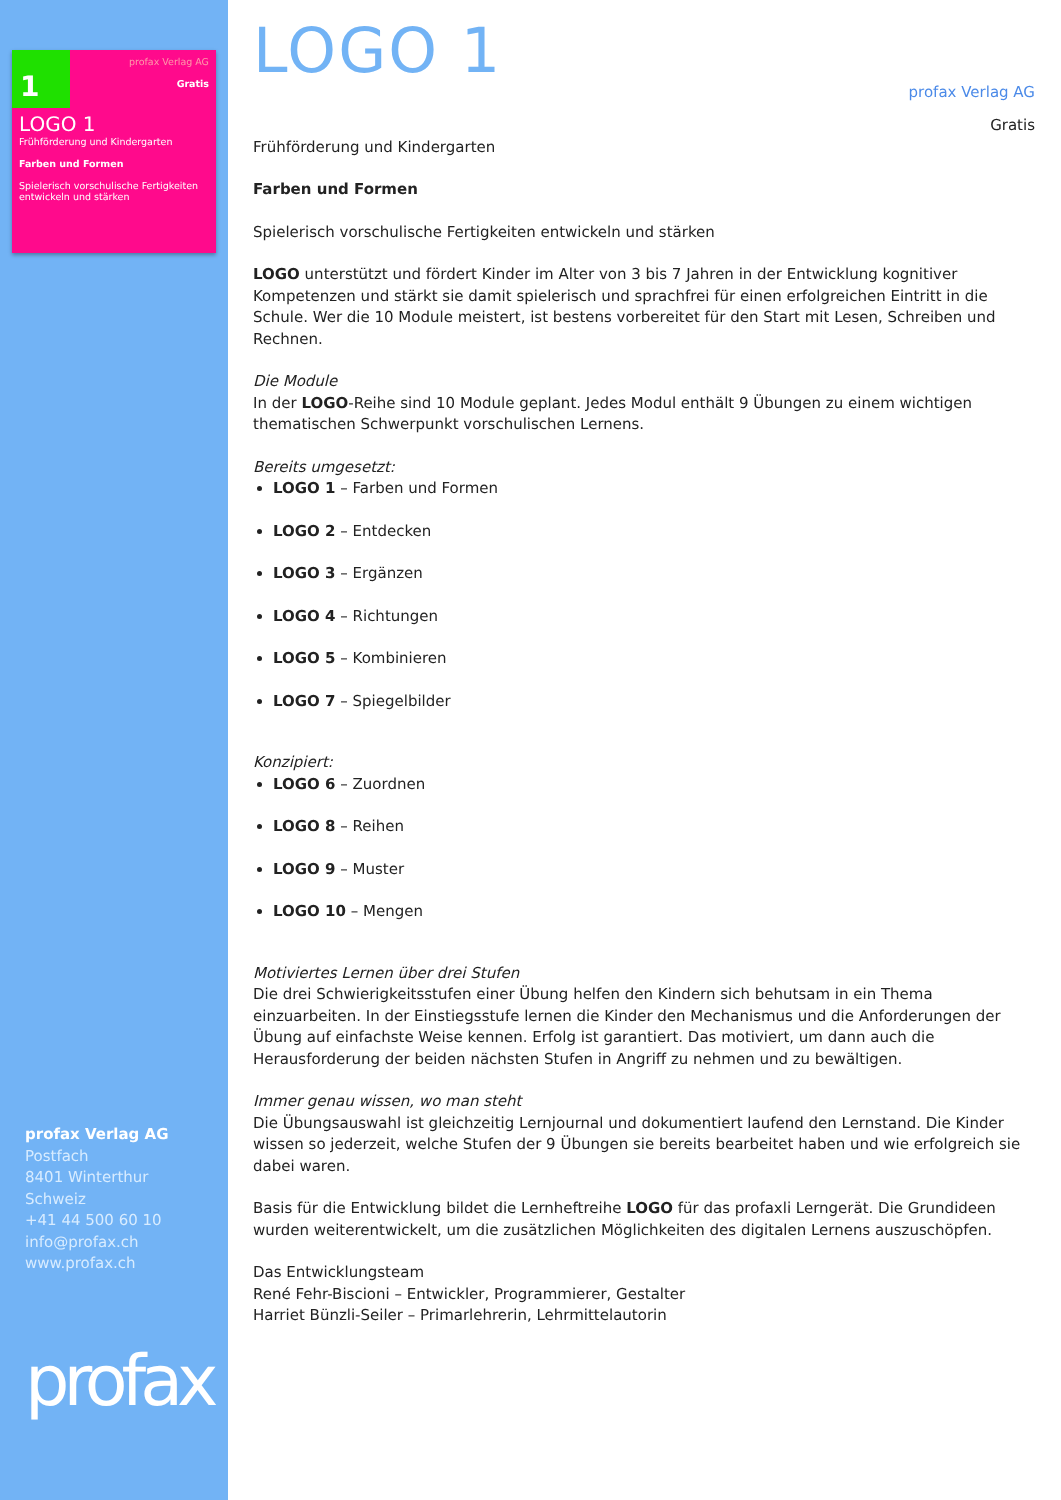1
profax Verlag AG
Gratis
LOGO 1
Frühförderung und Kindergarten
Farben und Formen
Spielerisch vorschulische Fertigkeiten entwickeln und stärken
profax Verlag AG
Postfach
8401 Winterthur
Schweiz
+41 44 500 60 10
info@profax.ch
www.profax.ch
profax
LOGO 1
profax Verlag AG
Gratis
Frühförderung und Kindergarten
Farben und Formen
Spielerisch vorschulische Fertigkeiten entwickeln und stärken
LOGO unterstützt und fördert Kinder im Alter von 3 bis 7 Jahren in der Entwicklung kognitiver Kompetenzen und stärkt sie damit spielerisch und sprachfrei für einen erfolgreichen Eintritt in die Schule. Wer die 10 Module meistert, ist bestens vorbereitet für den Start mit Lesen, Schreiben und Rechnen.
Die Module
In der LOGO-Reihe sind 10 Module geplant. Jedes Modul enthält 9 Übungen zu einem wichtigen thematischen Schwerpunkt vorschulischen Lernens.
Bereits umgesetzt:
LOGO 1 – Farben und Formen
LOGO 2 – Entdecken
LOGO 3 – Ergänzen
LOGO 4 – Richtungen
LOGO 5 – Kombinieren
LOGO 7 – Spiegelbilder
Konzipiert:
LOGO 6 – Zuordnen
LOGO 8 – Reihen
LOGO 9 – Muster
LOGO 10 – Mengen
Motiviertes Lernen über drei Stufen
Die drei Schwierigkeitsstufen einer Übung helfen den Kindern sich behutsam in ein Thema einzuarbeiten. In der Einstiegsstufe lernen die Kinder den Mechanismus und die Anforderungen der Übung auf einfachste Weise kennen. Erfolg ist garantiert. Das motiviert, um dann auch die Herausforderung der beiden nächsten Stufen in Angriff zu nehmen und zu bewältigen.
Immer genau wissen, wo man steht
Die Übungsauswahl ist gleichzeitig Lernjournal und dokumentiert laufend den Lernstand. Die Kinder wissen so jederzeit, welche Stufen der 9 Übungen sie bereits bearbeitet haben und wie erfolgreich sie dabei waren.
Basis für die Entwicklung bildet die Lernheftreihe LOGO für das profaxli Lerngerät. Die Grundideen wurden weiterentwickelt, um die zusätzlichen Möglichkeiten des digitalen Lernens auszuschöpfen.
Das Entwicklungsteam
René Fehr-Biscioni – Entwickler, Programmierer, Gestalter
Harriet Bünzli-Seiler – Primarlehrerin, Lehrmittelautorin